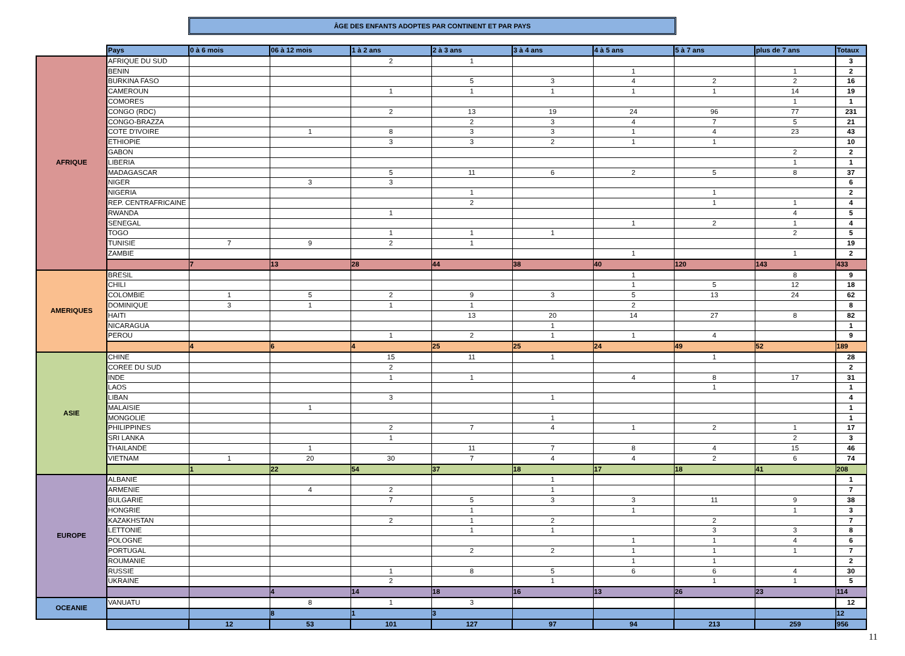ÂGE DES ENFANTS ADOPTES PAR CONTINENT ET PAR PAYS
| | Pays | 0 à 6 mois | 06 à 12 mois | 1 à 2 ans | 2 à 3 ans | 3 à 4 ans | 4 à 5 ans | 5 à 7 ans | plus de 7 ans | Totaux |
| AFRIQUE | AFRIQUE DU SUD | | | 2 | 1 | | | | | 3 |
| | BENIN | | | | | | 1 | | 1 | 2 |
| | BURKINA FASO | | | | 5 | 3 | 4 | 2 | 2 | 16 |
| | CAMEROUN | | | 1 | 1 | 1 | 1 | 1 | 14 | 19 |
| | COMORES | | | | | | | | 1 | 1 |
| | CONGO (RDC) | | | 2 | 13 | 19 | 24 | 96 | 77 | 231 |
| | CONGO-BRAZZA | | | | 2 | 3 | 4 | 7 | 5 | 21 |
| | COTE D'IVOIRE | | 1 | 8 | 3 | 3 | 1 | 4 | 23 | 43 |
| | ETHIOPIE | | | 3 | 3 | 2 | 1 | 1 | | 10 |
| | GABON | | | | | | | | 2 | 2 |
| | LIBERIA | | | | | | | | 1 | 1 |
| | MADAGASCAR | | | 5 | 11 | 6 | 2 | 5 | 8 | 37 |
| | NIGER | | 3 | 3 | | | | | | 6 |
| | NIGERIA | | | | 1 | | | 1 | | 2 |
| | REP. CENTRAFRICAINE | | | | 2 | | | 1 | 1 | 4 |
| | RWANDA | | | 1 | | | | | 4 | 5 |
| | SENEGAL | | | | | | 1 | 2 | 1 | 4 |
| | TOGO | | | 1 | 1 | 1 | | | 2 | 5 |
| | TUNISIE | 7 | 9 | 2 | 1 | | | | | 19 |
| | ZAMBIE | | | | | | 1 | | 1 | 2 |
| | | 7 | 13 | 28 | 44 | 38 | 40 | 120 | 143 | 433 |
| AMERIQUES | BRESIL | | | | | | 1 | | 8 | 9 |
| | CHILI | | | | | | 1 | 5 | 12 | 18 |
| | COLOMBIE | 1 | 5 | 2 | 9 | 3 | 5 | 13 | 24 | 62 |
| | DOMINIQUE | 3 | 1 | 1 | 1 | | 2 | | | 8 |
| | HAITI | | | | 13 | 20 | 14 | 27 | 8 | 82 |
| | NICARAGUA | | | | | 1 | | | | 1 |
| | PEROU | | | 1 | 2 | 1 | 1 | 4 | | 9 |
| | | 4 | 6 | 4 | 25 | 25 | 24 | 49 | 52 | 189 |
| ASIE | CHINE | | | 15 | 11 | 1 | | 1 | | 28 |
| | COREE DU SUD | | | 2 | | | | | | 2 |
| | INDE | | | 1 | 1 | | 4 | 8 | 17 | 31 |
| | LAOS | | | | | | | 1 | | 1 |
| | LIBAN | | | 3 | | 1 | | | | 4 |
| | MALAISIE | | 1 | | | | | | | 1 |
| | MONGOLIE | | | | | 1 | | | | 1 |
| | PHILIPPINES | | | 2 | 7 | 4 | 1 | 2 | 1 | 17 |
| | SRI LANKA | | | 1 | | | | | 2 | 3 |
| | THAILANDE | | 1 | | 11 | 7 | 8 | 4 | 15 | 46 |
| | VIETNAM | 1 | 20 | 30 | 7 | 4 | 4 | 2 | 6 | 74 |
| | | 1 | 22 | 54 | 37 | 18 | 17 | 18 | 41 | 208 |
| EUROPE | ALBANIE | | | | | 1 | | | | 1 |
| | ARMENIE | | 4 | 2 | | 1 | | | | 7 |
| | BULGARIE | | | 7 | 5 | 3 | 3 | 11 | 9 | 38 |
| | HONGRIE | | | | 1 | | 1 | | 1 | 3 |
| | KAZAKHSTAN | | | 2 | 1 | 2 | | 2 | | 7 |
| | LETTONIE | | | | 1 | 1 | | 3 | 3 | 8 |
| | POLOGNE | | | | | | 1 | 1 | 4 | 6 |
| | PORTUGAL | | | | 2 | 2 | 1 | 1 | 1 | 7 |
| | ROUMANIE | | | | | | 1 | 1 | | 2 |
| | RUSSIE | | | 1 | 8 | 5 | 6 | 6 | 4 | 30 |
| | UKRAINE | | | 2 | | 1 | | 1 | 1 | 5 |
| | | | 4 | 14 | 18 | 16 | 13 | 26 | 23 | 114 |
| OCEANIE | VANUATU | | 8 | 1 | 3 | | | | | 12 |
| | | | 8 | 1 | 3 | | | | | 12 |
| | | 12 | 53 | 101 | 127 | 97 | 94 | 213 | 259 | 956 |
11